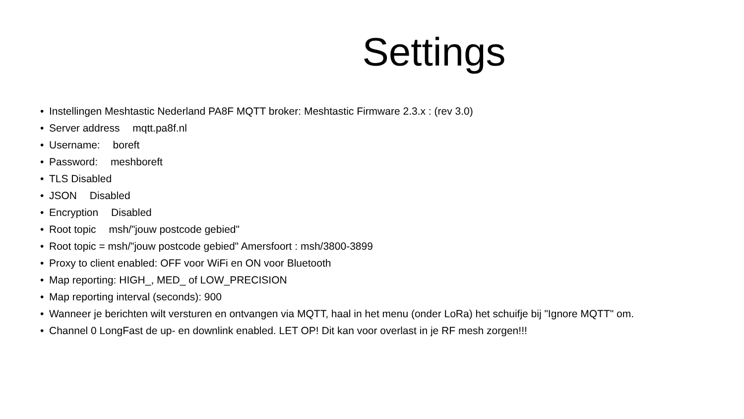Settings
• Instellingen Meshtastic Nederland PA8F MQTT broker: Meshtastic Firmware 2.3.x : (rev 3.0)
• Server address mqtt.pa8f.nl
• Username: boreft
• Password: meshboreft
• TLS Disabled
• JSON Disabled
• Encryption Disabled
• Root topic msh/"jouw postcode gebied"
• Root topic = msh/"jouw postcode gebied" Amersfoort : msh/3800-3899
• Proxy to client enabled: OFF voor WiFi en ON voor Bluetooth
• Map reporting: HIGH_, MED_ of LOW_PRECISION
• Map reporting interval (seconds): 900
• Wanneer je berichten wilt versturen en ontvangen via MQTT, haal in het menu (onder LoRa) het schuifje bij "Ignore MQTT" om.
• Channel 0 LongFast de up- en downlink enabled. LET OP! Dit kan voor overlast in je RF mesh zorgen!!!